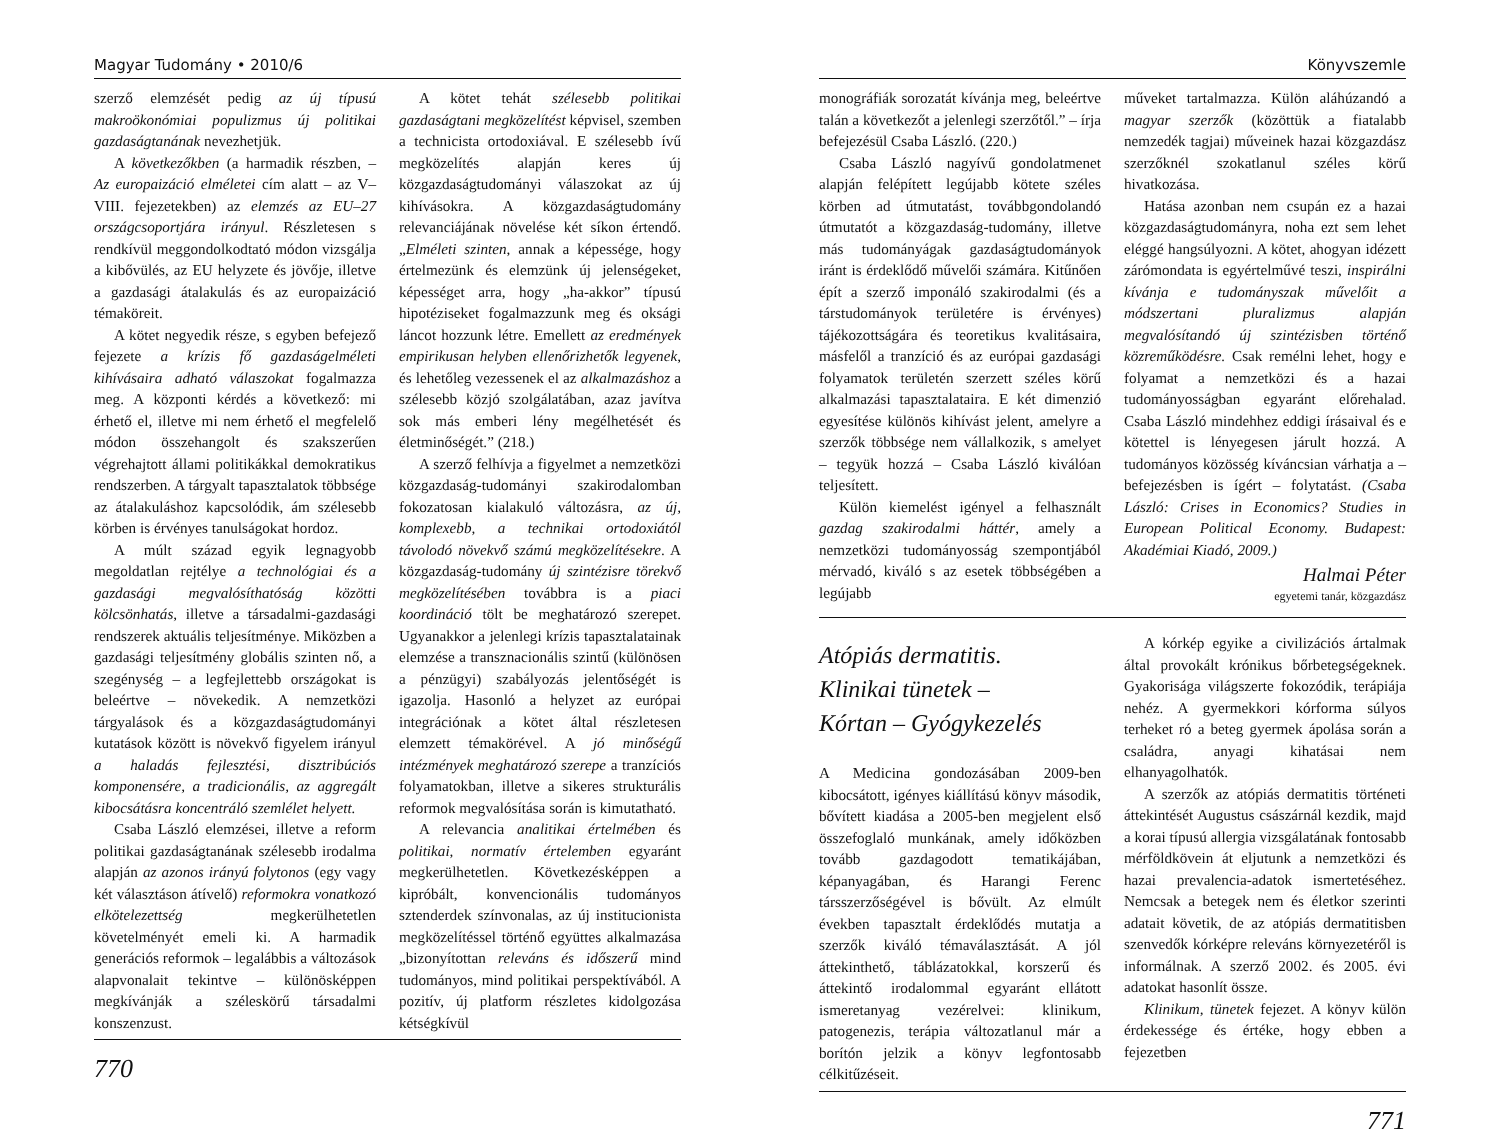Magyar Tudomány • 2010/6
szerző elemzését pedig az új típusú makroökonómiai populizmus új politikai gazdaságtanának nevezhetjük.
A következőkben (a harmadik részben, – Az europaizáció elméletei cím alatt – az V–VIII. fejezetekben) az elemzés az EU–27 országcsoportjára irányul. Részletesen s rendkívül meggondolkodtató módon vizsgálja a kibővülés, az EU helyzete és jövője, illetve a gazdasági átalakulás és az europaizáció témaköreit.
A kötet negyedik része, s egyben befejező fejezete a krízis fő gazdaságelméleti kihívásaira adható válaszokat fogalmazza meg. A központi kérdés a következő: mi érhető el, illetve mi nem érhető el megfelelő módon összehangolt és szakszerűen végrehajtott állami politikákkal demokratikus rendszerben. A tárgyalt tapasztalatok többsége az átalakuláshoz kapcsolódik, ám szélesebb körben is érvényes tanulságokat hordoz.
A múlt század egyik legnagyobb megoldatlan rejtélye a technológiai és a gazdasági megvalósíthatóság közötti kölcsönhatás, illetve a társadalmi-gazdasági rendszerek aktuális teljesítménye. Miközben a gazdasági teljesítmény globális szinten nő, a szegénység – a legfejlettebb országokat is beleértve – növekedik. A nemzetközi tárgyalások és a közgazdaságtudományi kutatások között is növekvő figyelem irányul a haladás fejlesztési, disztribúciós komponensére, a tradicionális, az aggregált kibocsátásra koncentráló szemlélet helyett.
Csaba László elemzései, illetve a reform politikai gazdaságtanának szélesebb irodalma alapján az azonos irányú folytonos (egy vagy két választáson átívelő) reformokra vonatkozó elkötelezettség megkerülhetetlen követelményét emeli ki. A harmadik generációs reformok – legalábbis a változások alapvonalait tekintve – különösképpen megkívánják a széleskörű társadalmi konszenzust.
A kötet tehát szélesebb politikai gazdaságtani megközelítést képvisel, szemben a technicista ortodoxiával. E szélesebb ívű megközelítés alapján keres új közgazdaságtudományi válaszokat az új kihívásokra. A közgazdaságtudomány relevanciájának növelése két síkon értendő. „Elméleti szinten, annak a képessége, hogy értelmezünk és elemzünk új jelenségeket, képességet arra, hogy „ha-akkor” típusú hipotéziseket fogalmazzunk meg és oksági láncot hozzunk létre. Emellett az eredmények empirikusan helyben ellenőrizhetők legyenek, és lehetőleg vezessenek el az alkalmazáshoz a szélesebb közjó szolgálatában, azaz javítva sok más emberi lény megélhetését és életminőségét.” (218.)
A szerző felhívja a figyelmet a nemzetközi közgazdaság-tudományi szakirodalomban fokozatosan kialakuló változásra, az új, komplexebb, a technikai ortodoxiától távolodó növekvő számú megközelítésekre. A közgazdaság-tudomány új szintézisre törekvő megközelítésében továbbra is a piaci koordináció tölt be meghatározó szerepet. Ugyanakkor a jelenlegi krízis tapasztalatainak elemzése a transznacionális szintű (különösen a pénzügyi) szabályozás jelentőségét is igazolja. Hasonló a helyzet az európai integrációnak a kötet által részletesen elemzett témakörével. A jó minőségű intézmények meghatározó szerepe a tranzíciós folyamatokban, illetve a sikeres strukturális reformok megvalósítása során is kimutatható.
A relevancia analitikai értelmében és politikai, normatív értelemben egyaránt megkerülhetetlen. Következésképpen a kipróbált, konvencionális tudományos sztenderdek színvonalas, az új institucionista megközelítéssel történő együttes alkalmazása „bizonyítottan releváns és időszerű mind tudományos, mind politikai perspektívából. A pozitív, új platform részletes kidolgozása kétségkívül
770
Könyvszemle
monográfiák sorozatát kívánja meg, beleértve talán a következőt a jelenlegi szerzőtől.” – írja befejezésül Csaba László. (220.)
Csaba László nagyívű gondolatmenet alapján felépített legújabb kötete széles körben ad útmutatást, továbbgondolandó útmutatót a közgazdaság-tudomány, illetve más tudományágak gazdaságtudományok iránt is érdeklődő művelői számára. Kitűnően épít a szerző imponáló szakirodalmi (és a társtudományok területére is érvényes) tájékozottságára és teoretikus kvalitásaira, másfelől a tranzíció és az európai gazdasági folyamatok területén szerzett széles körű alkalmazási tapasztalataira. E két dimenzió egyesítése különös kihívást jelent, amelyre a szerzők többsége nem vállalkozik, s amelyet – tegyük hozzá – Csaba László kiválóan teljesített.
Külön kiemelést igényel a felhasznált gazdag szakirodalmi háttér, amely a nemzetközi tudományosság szempontjából mérvadó, kiváló s az esetek többségében a legújabb
műveket tartalmazza. Külön aláhúzandó a magyar szerzők (közöttük a fiatalabb nemzedék tagjai) műveinek hazai közgazdász szerzőknél szokatlanul széles körű hivatkozása.
Hatása azonban nem csupán ez a hazai közgazdaságtudományra, noha ezt sem lehet eléggé hangsúlyozni. A kötet, ahogyan idézett zárómondata is egyértelművé teszi, inspirálni kívánja e tudományszak művelőit a módszertani pluralizmus alapján megvalósítandó új szintézisben történő közreműködésre. Csak remélni lehet, hogy e folyamat a nemzetközi és a hazai tudományosságban egyaránt előrehalad. Csaba László mindehhez eddigi írásaival és e kötettel is lényegesen járult hozzá. A tudományos közösség kíváncsian várhatja a – befejezésben is ígért – folytatást. (Csaba László: Crises in Economics? Studies in European Political Economy. Budapest: Akadémiai Kiadó, 2009.)
Halmai Péter
egyetemi tanár, közgazdász
Atópiás dermatitis.
Klinikai tünetek –
Kórtan – Gyógykezelés
A Medicina gondozásában 2009-ben kibocsátott, igényes kiállítású könyv második, bővített kiadása a 2005-ben megjelent első összefoglaló munkának, amely időközben tovább gazdagodott tematikájában, képanyagában, és Harangi Ferenc társszerzőségével is bővült. Az elmúlt években tapasztalt érdeklődés mutatja a szerzők kiváló témaválasztását. A jól áttekinthető, táblázatokkal, korszerű és áttekintő irodalommal egyaránt ellátott ismeretanyag vezérelvei: klinikum, patogenezis, terápia változatlanul már a borítón jelzik a könyv legfontosabb célkitűzéseit.
A kórkép egyike a civilizációs ártalmak által provokált krónikus bőrbetegségeknek. Gyakorisága világszerte fokozódik, terápiája nehéz. A gyermekkori kórforma súlyos terheket ró a beteg gyermek ápolása során a családra, anyagi kihatásai nem elhanyagolhatók.
A szerzők az atópiás dermatitis történeti áttekintését Augustus császárnál kezdik, majd a korai típusú allergia vizsgálatának fontosabb mérföldkövein át eljutunk a nemzetközi és hazai prevalencia-adatok ismertetéséhez. Nemcsak a betegek nem és életkor szerinti adatait követik, de az atópiás dermatitisben szenvedők kórképre releváns környezetéről is informálnak. A szerző 2002. és 2005. évi adatokat hasonlít össze.
Klinikum, tünetek fejezet. A könyv külön érdekessége és értéke, hogy ebben a fejezetben
771